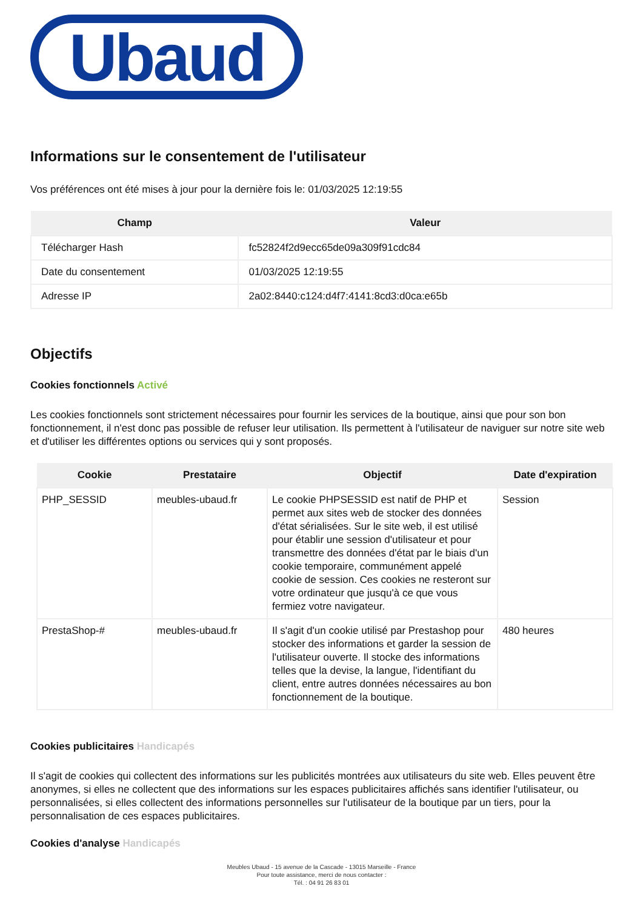Ubaud
Informations sur le consentement de l'utilisateur
Vos préférences ont été mises à jour pour la dernière fois le: 01/03/2025 12:19:55
| Champ | Valeur |
| --- | --- |
| Télécharger Hash | fc52824f2d9ecc65de09a309f91cdc84 |
| Date du consentement | 01/03/2025 12:19:55 |
| Adresse IP | 2a02:8440:c124:d4f7:4141:8cd3:d0ca:e65b |
Objectifs
Cookies fonctionnels Activé
Les cookies fonctionnels sont strictement nécessaires pour fournir les services de la boutique, ainsi que pour son bon fonctionnement, il n'est donc pas possible de refuser leur utilisation. Ils permettent à l'utilisateur de naviguer sur notre site web et d'utiliser les différentes options ou services qui y sont proposés.
| Cookie | Prestataire | Objectif | Date d'expiration |
| --- | --- | --- | --- |
| PHP_SESSID | meubles-ubaud.fr | Le cookie PHPSESSID est natif de PHP et permet aux sites web de stocker des données d'état sérialisées. Sur le site web, il est utilisé pour établir une session d'utilisateur et pour transmettre des données d'état par le biais d'un cookie temporaire, communément appelé cookie de session. Ces cookies ne resteront sur votre ordinateur que jusqu'à ce que vous fermiez votre navigateur. | Session |
| PrestaShop-# | meubles-ubaud.fr | Il s'agit d'un cookie utilisé par Prestashop pour stocker des informations et garder la session de l'utilisateur ouverte. Il stocke des informations telles que la devise, la langue, l'identifiant du client, entre autres données nécessaires au bon fonctionnement de la boutique. | 480 heures |
Cookies publicitaires Handicapés
Il s'agit de cookies qui collectent des informations sur les publicités montrées aux utilisateurs du site web. Elles peuvent être anonymes, si elles ne collectent que des informations sur les espaces publicitaires affichés sans identifier l'utilisateur, ou personnalisées, si elles collectent des informations personnelles sur l'utilisateur de la boutique par un tiers, pour la personnalisation de ces espaces publicitaires.
Cookies d'analyse Handicapés
Meubles Ubaud - 15 avenue de la Cascade - 13015 Marseille - France
Pour toute assistance, merci de nous contacter :
Tél. : 04 91 26 83 01